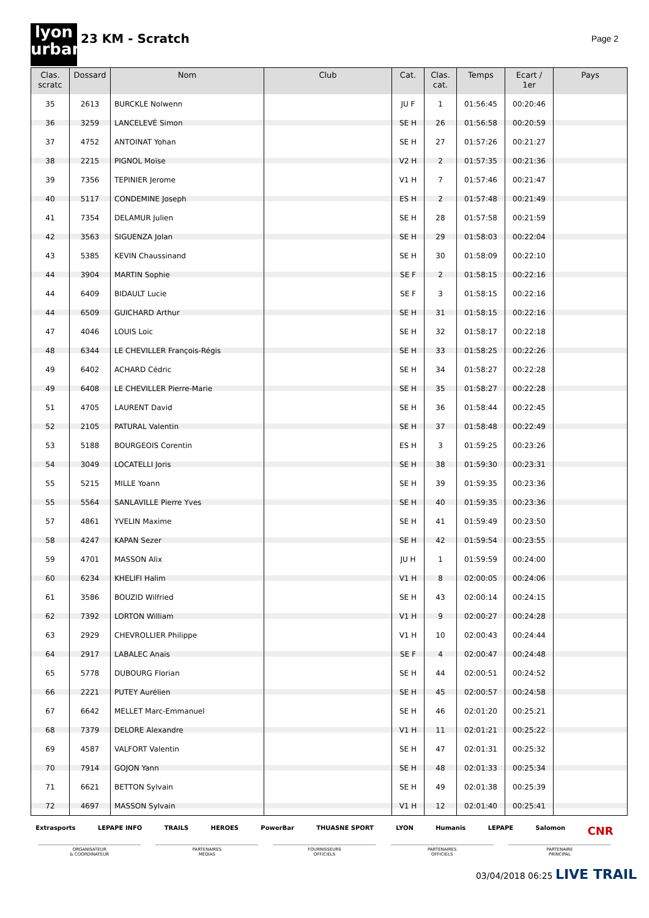lyon
urban
23 KM - Scratch
Page 2
| Clas. scratc | Dossard | Nom | Club | Cat. | Clas. cat. | Temps | Ecart / 1er | Pays |
| --- | --- | --- | --- | --- | --- | --- | --- | --- |
| 35 | 2613 | BURCKLE Nolwenn | | JU F | 1 | 01:56:45 | 00:20:46 | |
| 36 | 3259 | LANCELEVÉ Simon | | SE H | 26 | 01:56:58 | 00:20:59 | |
| 37 | 4752 | ANTOINAT Yohan | | SE H | 27 | 01:57:26 | 00:21:27 | |
| 38 | 2215 | PIGNOL Moïse | | V2 H | 2 | 01:57:35 | 00:21:36 | |
| 39 | 7356 | TEPINIER Jerome | | V1 H | 7 | 01:57:46 | 00:21:47 | |
| 40 | 5117 | CONDEMINE Joseph | | ES H | 2 | 01:57:48 | 00:21:49 | |
| 41 | 7354 | DELAMUR Julien | | SE H | 28 | 01:57:58 | 00:21:59 | |
| 42 | 3563 | SIGUENZA Jolan | | SE H | 29 | 01:58:03 | 00:22:04 | |
| 43 | 5385 | KEVIN Chaussinand | | SE H | 30 | 01:58:09 | 00:22:10 | |
| 44 | 3904 | MARTIN Sophie | | SE F | 2 | 01:58:15 | 00:22:16 | |
| 44 | 6409 | BIDAULT Lucie | | SE F | 3 | 01:58:15 | 00:22:16 | |
| 44 | 6509 | GUICHARD Arthur | | SE H | 31 | 01:58:15 | 00:22:16 | |
| 47 | 4046 | LOUIS Loic | | SE H | 32 | 01:58:17 | 00:22:18 | |
| 48 | 6344 | LE CHEVILLER François-Régis | | SE H | 33 | 01:58:25 | 00:22:26 | |
| 49 | 6402 | ACHARD Cédric | | SE H | 34 | 01:58:27 | 00:22:28 | |
| 49 | 6408 | LE CHEVILLER Pierre-Marie | | SE H | 35 | 01:58:27 | 00:22:28 | |
| 51 | 4705 | LAURENT David | | SE H | 36 | 01:58:44 | 00:22:45 | |
| 52 | 2105 | PATURAL Valentin | | SE H | 37 | 01:58:48 | 00:22:49 | |
| 53 | 5188 | BOURGEOIS Corentin | | ES H | 3 | 01:59:25 | 00:23:26 | |
| 54 | 3049 | LOCATELLI Joris | | SE H | 38 | 01:59:30 | 00:23:31 | |
| 55 | 5215 | MILLE Yoann | | SE H | 39 | 01:59:35 | 00:23:36 | |
| 55 | 5564 | SANLAVILLE Pierre Yves | | SE H | 40 | 01:59:35 | 00:23:36 | |
| 57 | 4861 | YVELIN Maxime | | SE H | 41 | 01:59:49 | 00:23:50 | |
| 58 | 4247 | KAPAN Sezer | | SE H | 42 | 01:59:54 | 00:23:55 | |
| 59 | 4701 | MASSON Alix | | JU H | 1 | 01:59:59 | 00:24:00 | |
| 60 | 6234 | KHELIFI Halim | | V1 H | 8 | 02:00:05 | 00:24:06 | |
| 61 | 3586 | BOUZID Wilfried | | SE H | 43 | 02:00:14 | 00:24:15 | |
| 62 | 7392 | LORTON William | | V1 H | 9 | 02:00:27 | 00:24:28 | |
| 63 | 2929 | CHEVROLLIER Philippe | | V1 H | 10 | 02:00:43 | 00:24:44 | |
| 64 | 2917 | LABALEC Anais | | SE F | 4 | 02:00:47 | 00:24:48 | |
| 65 | 5778 | DUBOURG Florian | | SE H | 44 | 02:00:51 | 00:24:52 | |
| 66 | 2221 | PUTEY Aurélien | | SE H | 45 | 02:00:57 | 00:24:58 | |
| 67 | 6642 | MELLET Marc-Emmanuel | | SE H | 46 | 02:01:20 | 00:25:21 | |
| 68 | 7379 | DELORE Alexandre | | V1 H | 11 | 02:01:21 | 00:25:22 | |
| 69 | 4587 | VALFORT Valentin | | SE H | 47 | 02:01:31 | 00:25:32 | |
| 70 | 7914 | GOJON Yann | | SE H | 48 | 02:01:33 | 00:25:34 | |
| 71 | 6621 | BETTON Sylvain | | SE H | 49 | 02:01:38 | 00:25:39 | |
| 72 | 4697 | MASSON Sylvain | | V1 H | 12 | 02:01:40 | 00:25:41 | |
Extrasports LEPAPE INFO TRAILS HEROES PowerBar THUASNE SPORT LYON Humanis LEPAPE Salomon CNR
ORGANISATEUR
& COORDINATEUR
PARTENAIRES
MÉDIAS
FOURNISSEURS
OFFICIELS
PARTENAIRES
OFFICIELS
PARTENAIRE
PRINCIPAL
03/04/2018 06:25 LIVE TRAIL